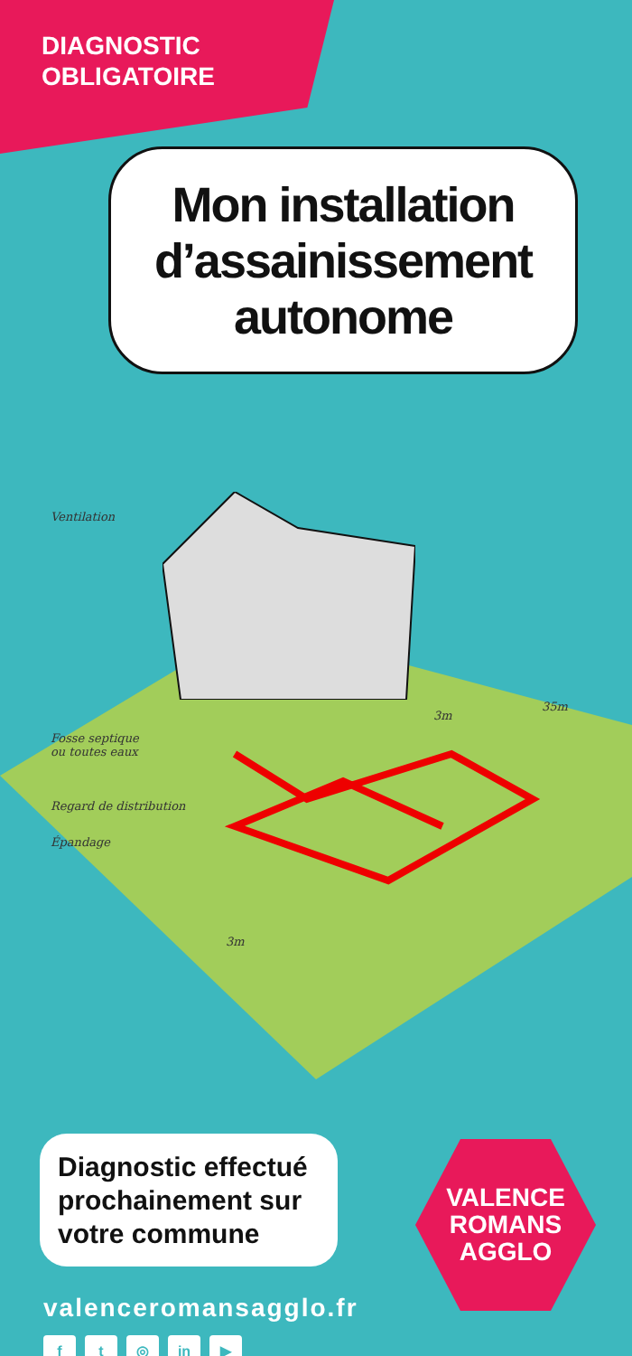DIAGNOSTIC
OBLIGATOIRE
Mon installation d’assainissement autonome
Ventilation
Fosse septique
ou toutes eaux
Regard de distribution
Épandage
3m
35m
3m
Diagnostic effectué prochainement sur votre commune
valenceromansagglo.fr
f t ◎ in ▶
VALENCE
ROMANS
AGGLO